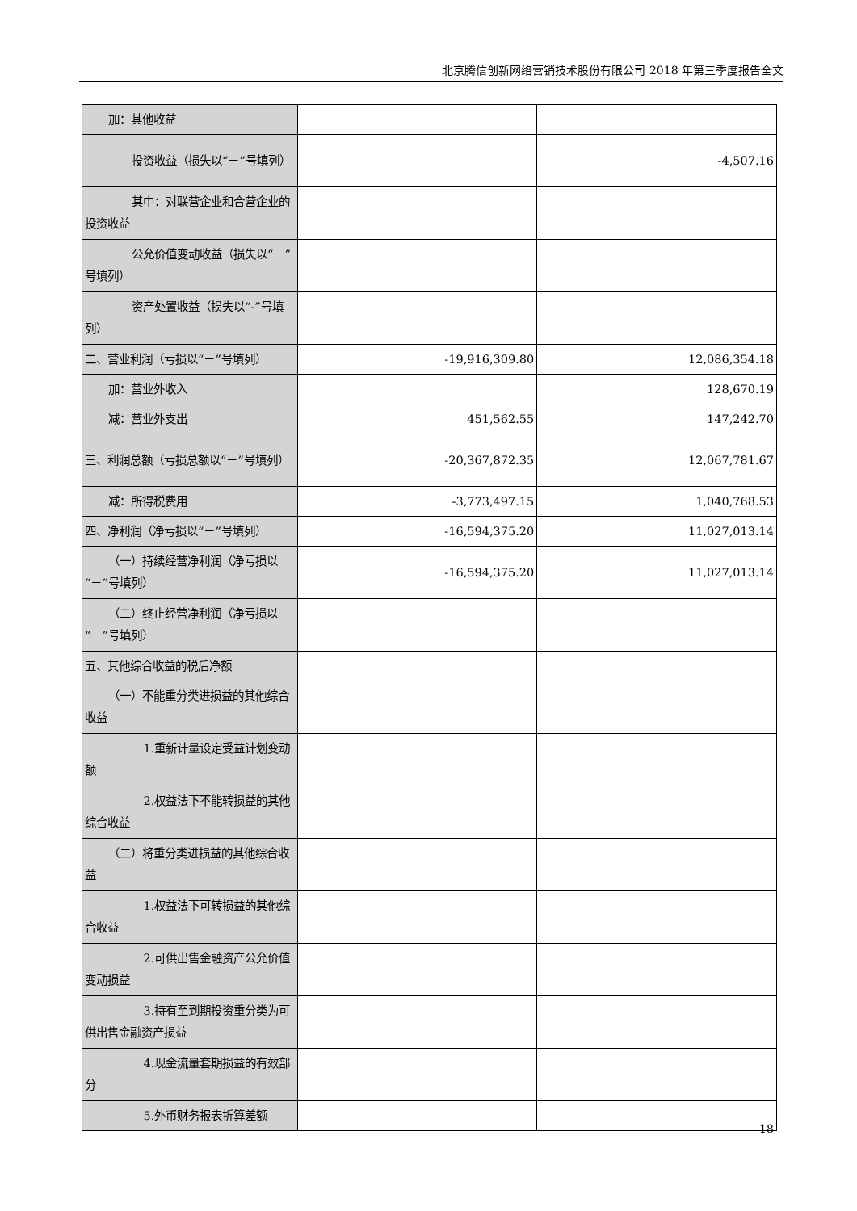北京腾信创新网络营销技术股份有限公司 2018 年第三季度报告全文
| 加：其他收益 | | |
| 投资收益（损失以“－”号填列） | | -4,507.16 |
| 其中：对联营企业和合营企业的投资收益 | | |
| 公允价值变动收益（损失以“－”号填列） | | |
| 资产处置收益（损失以“-”号填列） | | |
| 二、营业利润（亏损以“－”号填列） | -19,916,309.80 | 12,086,354.18 |
| 加：营业外收入 | | 128,670.19 |
| 减：营业外支出 | 451,562.55 | 147,242.70 |
| 三、利润总额（亏损总额以“－”号填列） | -20,367,872.35 | 12,067,781.67 |
| 减：所得税费用 | -3,773,497.15 | 1,040,768.53 |
| 四、净利润（净亏损以“－”号填列） | -16,594,375.20 | 11,027,013.14 |
| （一）持续经营净利润（净亏损以“－”号填列） | -16,594,375.20 | 11,027,013.14 |
| （二）终止经营净利润（净亏损以“－”号填列） | | |
| 五、其他综合收益的税后净额 | | |
| （一）不能重分类进损益的其他综合收益 | | |
| 1.重新计量设定受益计划变动额 | | |
| 2.权益法下不能转损益的其他综合收益 | | |
| （二）将重分类进损益的其他综合收益 | | |
| 1.权益法下可转损益的其他综合收益 | | |
| 2.可供出售金融资产公允价值变动损益 | | |
| 3.持有至到期投资重分类为可供出售金融资产损益 | | |
| 4.现金流量套期损益的有效部分 | | |
| 5.外币财务报表折算差额 | | |
18